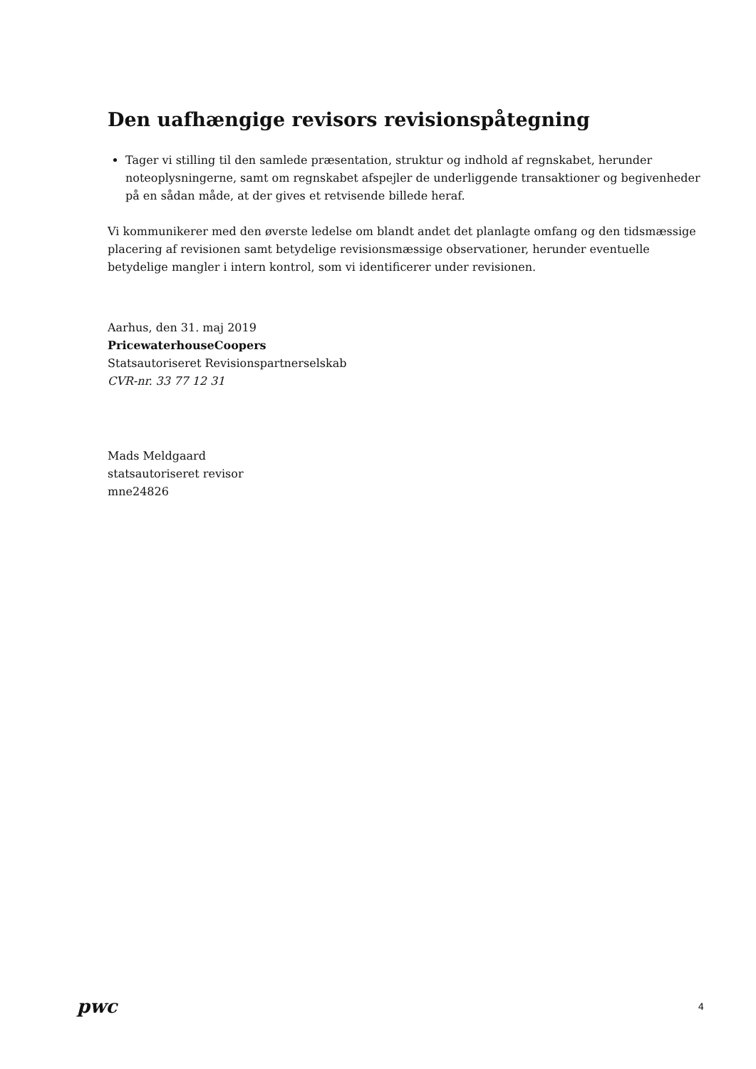Den uafhængige revisors revisionspåtegning
Tager vi stilling til den samlede præsentation, struktur og indhold af regnskabet, herunder noteoplysningerne, samt om regnskabet afspejler de underliggende transaktioner og begivenheder på en sådan måde, at der gives et retvisende billede heraf.
Vi kommunikerer med den øverste ledelse om blandt andet det planlagte omfang og den tidsmæssige placering af revisionen samt betydelige revisionsmæssige observationer, herunder eventuelle betydelige mangler i intern kontrol, som vi identificerer under revisionen.
Aarhus, den 31. maj 2019
PricewaterhouseCoopers
Statsautoriseret Revisionspartnerselskab
CVR-nr. 33 77 12 31
Mads Meldgaard
statsautoriseret revisor
mne24826
pwc
4